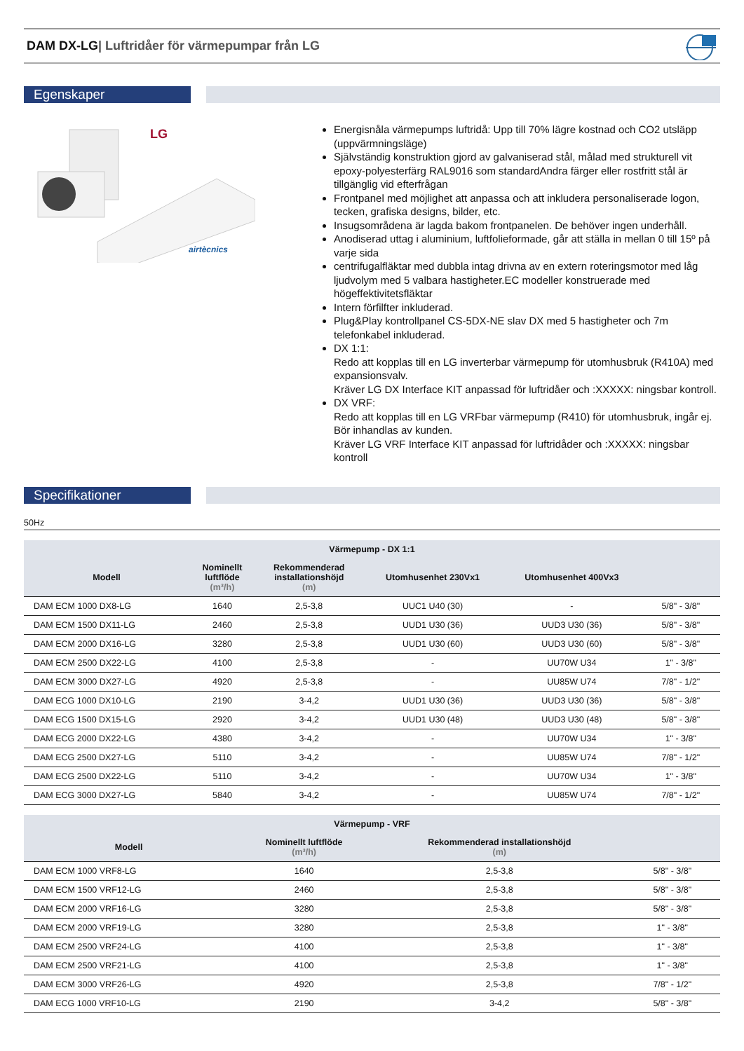DAM DX-LG| Luftridåer för värmepumpar från LG
Egenskaper
LG
airtècnics
Energisnåla värmepumps luftridå: Upp till 70% lägre kostnad och CO2 utsläpp (uppvärmningsläge)
Självständig konstruktion gjord av galvaniserad stål, målad med strukturell vit epoxy-polyesterfärg RAL9016 som standardAndra färger eller rostfritt stål är tillgänglig vid efterfrågan
Frontpanel med möjlighet att anpassa och att inkludera personaliserade logon, tecken, grafiska designs, bilder, etc.
Insugsområdena är lagda bakom frontpanelen. De behöver ingen underhåll.
Anodiserad uttag i aluminium, luftfolieformade, går att ställa in mellan 0 till 15º på varje sida
centrifugalfläktar med dubbla intag drivna av en extern roteringsmotor med låg ljudvolym med 5 valbara hastigheter.EC modeller konstruerade med högeffektivitetsfläktar
Intern förfilfter inkluderad.
Plug&Play kontrollpanel CS-5DX-NE slav DX med 5 hastigheter och 7m telefonkabel inkluderad.
DX 1:1:
Redo att kopplas till en LG inverterbar värmepump för utomhusbruk (R410A) med expansionsvalv.
Kräver LG DX Interface KIT anpassad för luftridåer och :XXXXX: ningsbar kontroll.
DX VRF:
Redo att kopplas till en LG VRFbar värmepump (R410) för utomhusbruk, ingår ej. Bör inhandlas av kunden.
Kräver LG VRF Interface KIT anpassad för luftridåder och :XXXXX: ningsbar kontroll
Specifikationer
50Hz
| Värmepump - DX 1:1 | | | | | |
| --- | --- | --- | --- | --- | --- |
| Modell | Nominellt luftflöde (m³/h) | Rekommenderad installationshöjd (m) | Utomhusenhet 230Vx1 | Utomhusenhet 400Vx3 | |
| DAM ECM 1000 DX8-LG | 1640 | 2,5-3,8 | UUC1 U40 (30) | - | 5/8" - 3/8" |
| DAM ECM 1500 DX11-LG | 2460 | 2,5-3,8 | UUD1 U30 (36) | UUD3 U30 (36) | 5/8" - 3/8" |
| DAM ECM 2000 DX16-LG | 3280 | 2,5-3,8 | UUD1 U30 (60) | UUD3 U30 (60) | 5/8" - 3/8" |
| DAM ECM 2500 DX22-LG | 4100 | 2,5-3,8 | - | UU70W U34 | 1" - 3/8" |
| DAM ECM 3000 DX27-LG | 4920 | 2,5-3,8 | - | UU85W U74 | 7/8" - 1/2" |
| DAM ECG 1000 DX10-LG | 2190 | 3-4,2 | UUD1 U30 (36) | UUD3 U30 (36) | 5/8" - 3/8" |
| DAM ECG 1500 DX15-LG | 2920 | 3-4,2 | UUD1 U30 (48) | UUD3 U30 (48) | 5/8" - 3/8" |
| DAM ECG 2000 DX22-LG | 4380 | 3-4,2 | - | UU70W U34 | 1" - 3/8" |
| DAM ECG 2500 DX27-LG | 5110 | 3-4,2 | - | UU85W U74 | 7/8" - 1/2" |
| DAM ECG 2500 DX22-LG | 5110 | 3-4,2 | - | UU70W U34 | 1" - 3/8" |
| DAM ECG 3000 DX27-LG | 5840 | 3-4,2 | - | UU85W U74 | 7/8" - 1/2" |
| Värmepump - VRF | | | |
| --- | --- | --- | --- |
| Modell | Nominellt luftflöde (m³/h) | Rekommenderad installationshöjd (m) | |
| DAM ECM 1000 VRF8-LG | 1640 | 2,5-3,8 | 5/8" - 3/8" |
| DAM ECM 1500 VRF12-LG | 2460 | 2,5-3,8 | 5/8" - 3/8" |
| DAM ECM 2000 VRF16-LG | 3280 | 2,5-3,8 | 5/8" - 3/8" |
| DAM ECM 2000 VRF19-LG | 3280 | 2,5-3,8 | 1" - 3/8" |
| DAM ECM 2500 VRF24-LG | 4100 | 2,5-3,8 | 1" - 3/8" |
| DAM ECM 2500 VRF21-LG | 4100 | 2,5-3,8 | 1" - 3/8" |
| DAM ECM 3000 VRF26-LG | 4920 | 2,5-3,8 | 7/8" - 1/2" |
| DAM ECG 1000 VRF10-LG | 2190 | 3-4,2 | 5/8" - 3/8" |